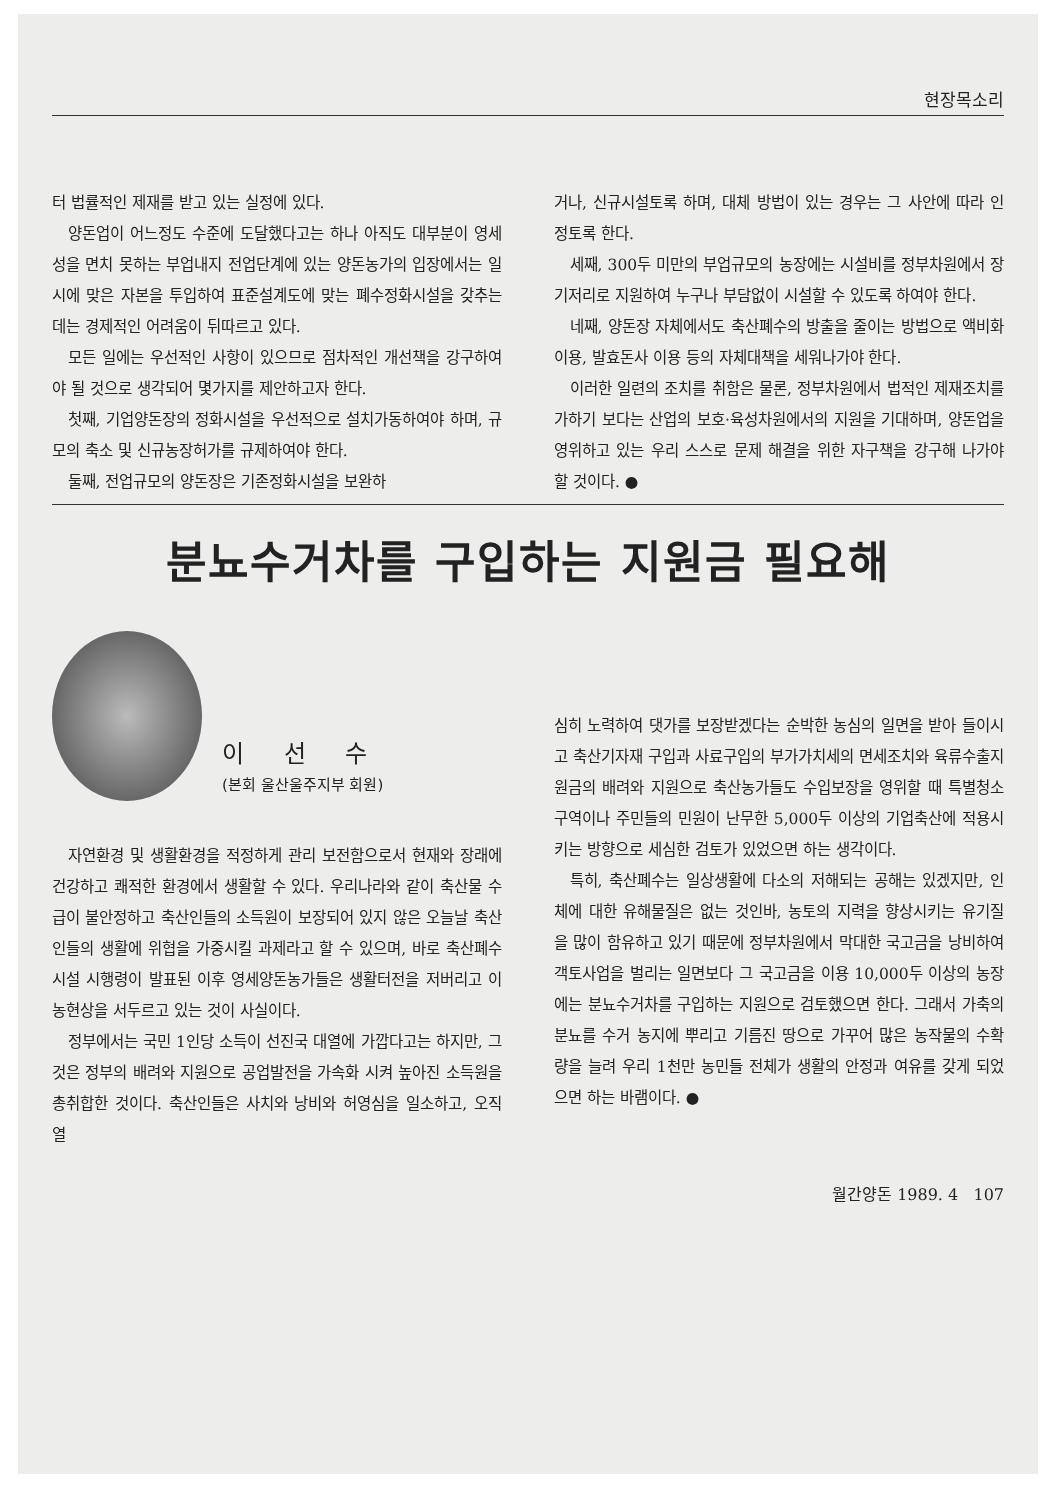현장목소리
터 법률적인 제재를 받고 있는 실정에 있다.
양돈업이 어느정도 수준에 도달했다고는 하나 아직도 대부분이 영세성을 면치 못하는 부업내지 전업단계에 있는 양돈농가의 입장에서는 일시에 맞은 자본을 투입하여 표준설계도에 맞는 폐수정화시설을 갖추는데는 경제적인 어려움이 뒤따르고 있다.
모든 일에는 우선적인 사항이 있으므로 점차적인 개선책을 강구하여야 될 것으로 생각되어 몇가지를 제안하고자 한다.
첫째, 기업양돈장의 정화시설을 우선적으로 설치가동하여야 하며, 규모의 축소 및 신규농장허가를 규제하여야 한다.
둘째, 전업규모의 양돈장은 기존정화시설을 보완하
거나, 신규시설토록 하며, 대체 방법이 있는 경우는 그 사안에 따라 인정토록 한다.
세째, 300두 미만의 부업규모의 농장에는 시설비를 정부차원에서 장기저리로 지원하여 누구나 부담없이 시설할 수 있도록 하여야 한다.
네째, 양돈장 자체에서도 축산폐수의 방출을 줄이는 방법으로 액비화 이용, 발효돈사 이용 등의 자체대책을 세워나가야 한다.
이러한 일련의 조치를 취함은 물론, 정부차원에서 법적인 제재조치를 가하기 보다는 산업의 보호·육성차원에서의 지원을 기대하며, 양돈업을 영위하고 있는 우리 스스로 문제 해결을 위한 자구책을 강구해 나가야 할 것이다. ●
분뇨수거차를 구입하는 지원금 필요해
이 선 수
(본회 울산울주지부 회원)
자연환경 및 생활환경을 적정하게 관리 보전함으로서 현재와 장래에 건강하고 쾌적한 환경에서 생활할 수 있다. 우리나라와 같이 축산물 수급이 불안정하고 축산인들의 소득원이 보장되어 있지 않은 오늘날 축산인들의 생활에 위협을 가중시킬 과제라고 할 수 있으며, 바로 축산폐수시설 시행령이 발표된 이후 영세양돈농가들은 생활터전을 저버리고 이농현상을 서두르고 있는 것이 사실이다.
정부에서는 국민 1인당 소득이 선진국 대열에 가깝다고는 하지만, 그것은 정부의 배려와 지원으로 공업발전을 가속화 시켜 높아진 소득원을 총취합한 것이다. 축산인들은 사치와 낭비와 허영심을 일소하고, 오직 열
심히 노력하여 댓가를 보장받겠다는 순박한 농심의 일면을 받아 들이시고 축산기자재 구입과 사료구입의 부가가치세의 면세조치와 육류수출지원금의 배려와 지원으로 축산농가들도 수입보장을 영위할 때 특별청소구역이나 주민들의 민원이 난무한 5,000두 이상의 기업축산에 적용시키는 방향으로 세심한 검토가 있었으면 하는 생각이다.
특히, 축산폐수는 일상생활에 다소의 저해되는 공해는 있겠지만, 인체에 대한 유해물질은 없는 것인바, 농토의 지력을 향상시키는 유기질을 많이 함유하고 있기 때문에 정부차원에서 막대한 국고금을 낭비하여 객토사업을 벌리는 일면보다 그 국고금을 이용 10,000두 이상의 농장에는 분뇨수거차를 구입하는 지원으로 검토했으면 한다. 그래서 가축의 분뇨를 수거 농지에 뿌리고 기름진 땅으로 가꾸어 많은 농작물의 수확량을 늘려 우리 1천만 농민들 전체가 생활의 안정과 여유를 갖게 되었으면 하는 바램이다. ●
월간양돈 1989. 4 107